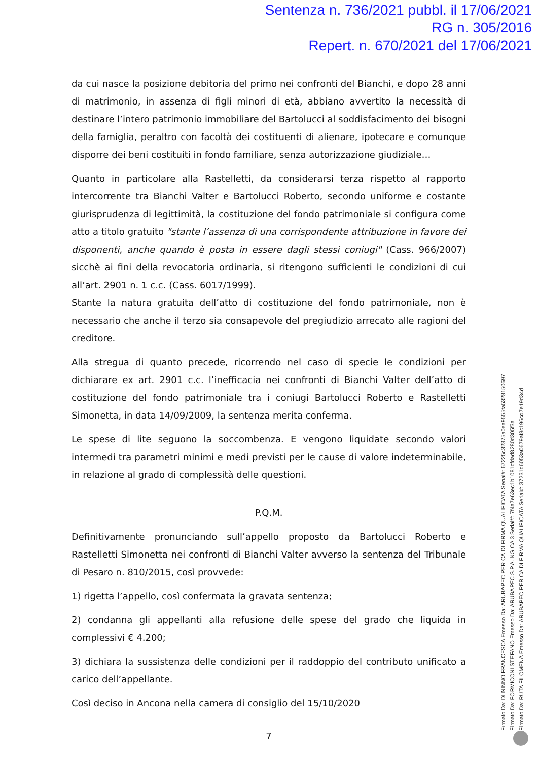Sentenza n. 736/2021 pubbl. il 17/06/2021
RG n. 305/2016
Repert. n. 670/2021 del 17/06/2021
da cui nasce la posizione debitoria del primo nei confronti del Bianchi, e dopo 28 anni di matrimonio, in assenza di figli minori di età, abbiano avvertito la necessità di destinare l’intero patrimonio immobiliare del Bartolucci al soddisfacimento dei bisogni della famiglia, peraltro con facoltà dei costituenti di alienare, ipotecare e comunque disporre dei beni costituiti in fondo familiare, senza autorizzazione giudiziale…
Quanto in particolare alla Rastelletti, da considerarsi terza rispetto al rapporto intercorrente tra Bianchi Valter e Bartolucci Roberto, secondo uniforme e costante giurisprudenza di legittimità, la costituzione del fondo patrimoniale si configura come atto a titolo gratuito "stante l’assenza di una corrispondente attribuzione in favore dei disponenti, anche quando è posta in essere dagli stessi coniugi" (Cass. 966/2007) sicchè ai fini della revocatoria ordinaria, si ritengono sufficienti le condizioni di cui all’art. 2901 n. 1 c.c. (Cass. 6017/1999).
Stante la natura gratuita dell’atto di costituzione del fondo patrimoniale, non è necessario che anche il terzo sia consapevole del pregiudizio arrecato alle ragioni del creditore.
Alla stregua di quanto precede, ricorrendo nel caso di specie le condizioni per dichiarare ex art. 2901 c.c. l’inefficacia nei confronti di Bianchi Valter dell’atto di costituzione del fondo patrimoniale tra i coniugi Bartolucci Roberto e Rastelletti Simonetta, in data 14/09/2009, la sentenza merita conferma.
Le spese di lite seguono la soccombenza. E vengono liquidate secondo valori intermedi tra parametri minimi e medi previsti per le cause di valore indeterminabile, in relazione al grado di complessità delle questioni.
P.Q.M.
Definitivamente pronunciando sull’appello proposto da Bartolucci Roberto e Rastelletti Simonetta nei confronti di Bianchi Valter avverso la sentenza del Tribunale di Pesaro n. 810/2015, così provvede:
1) rigetta l’appello, così confermata la gravata sentenza;
2) condanna gli appellanti alla refusione delle spese del grado che liquida in complessivi € 4.200;
3) dichiara la sussistenza delle condizioni per il raddoppio del contributo unificato a carico dell’appellante.
Così deciso in Ancona nella camera di consiglio del 15/10/2020
7
Firmato Da: DI NINNO FRANCESCA Emesso Da: ARUBAPEC PER CA DI FIRMA QUALIFICATA Serial#: 67225c32375a0ea9555fa5328150697
Firmato Da: FORMICONI STEFANO Emesso Da: ARUBAPEC S.P.A. NG CA 3 Serial#: 7f4a7e63ec1b1081cfdad8280d305f3a
Firmato Da: RUTA FILOMENA Emesso Da: ARUBAPEC PER CA DI FIRMA QUALIFICATA Serial#: 37231d6053a0679af8c196cd7e19d34d